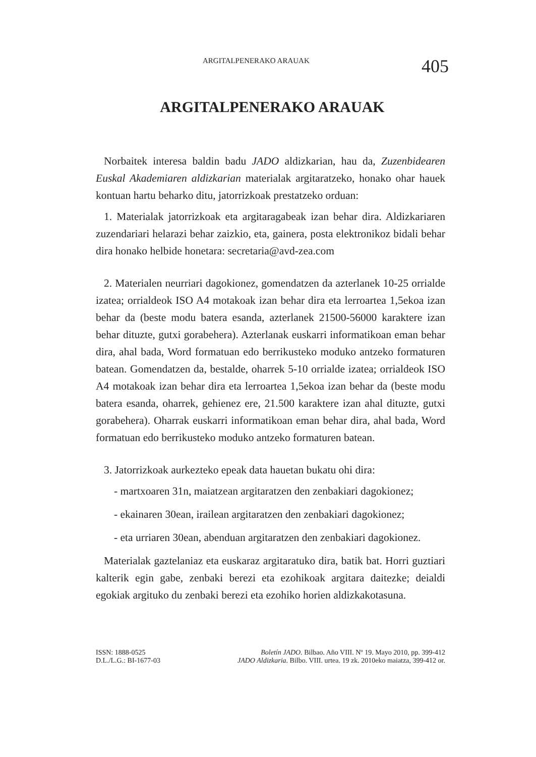ARGITALPENERAKO ARAUAK 405
ARGITALPENERAKO ARAUAK
Norbaitek interesa baldin badu JADO aldizkarian, hau da, Zuzenbidearen Euskal Akademiaren aldizkarian materialak argitaratzeko, honako ohar hauek kontuan hartu beharko ditu, jatorrizkoak prestatzeko orduan:
1. Materialak jatorrizkoak eta argitaragabeak izan behar dira. Aldizkariaren zuzendariari helarazi behar zaizkio, eta, gainera, posta elektronikoz bidali behar dira honako helbide honetara: secretaria@avd-zea.com
2. Materialen neurriari dagokionez, gomendatzen da azterlanek 10-25 orrialde izatea; orrialdeok ISO A4 motakoak izan behar dira eta lerroartea 1,5ekoa izan behar da (beste modu batera esanda, azterlanek 21500-56000 karaktere izan behar dituzte, gutxi gorabehera). Azterlanak euskarri informatikoan eman behar dira, ahal bada, Word formatuan edo berrikusteko moduko antzeko formaturen batean. Gomendatzen da, bestalde, oharrek 5-10 orrialde izatea; orrialdeok ISO A4 motakoak izan behar dira eta lerroartea 1,5ekoa izan behar da (beste modu batera esanda, oharrek, gehienez ere, 21.500 karaktere izan ahal dituzte, gutxi gorabehera). Oharrak euskarri informatikoan eman behar dira, ahal bada, Word formatuan edo berrikusteko moduko antzeko formaturen batean.
3. Jatorrizkoak aurkezteko epeak data hauetan bukatu ohi dira:
- martxoaren 31n, maiatzean argitaratzen den zenbakiari dagokionez;
- ekainaren 30ean, irailean argitaratzen den zenbakiari dagokionez;
- eta urriaren 30ean, abenduan argitaratzen den zenbakiari dagokionez.
Materialak gaztelaniaz eta euskaraz argitaratuko dira, batik bat. Horri guztiari kalterik egin gabe, zenbaki berezi eta ezohikoak argitara daitezke; deialdi egokiak argituko du zenbaki berezi eta ezohiko horien aldizkakotasuna.
ISSN: 1888-0525
D.L./L.G.: BI-1677-03
Boletín JADO. Bilbao. Año VIII. Nº 19. Mayo 2010, pp. 399-412
JADO Aldizkaria. Bilbo. VIII. urtea. 19 zk. 2010eko maiatza, 399-412 or.